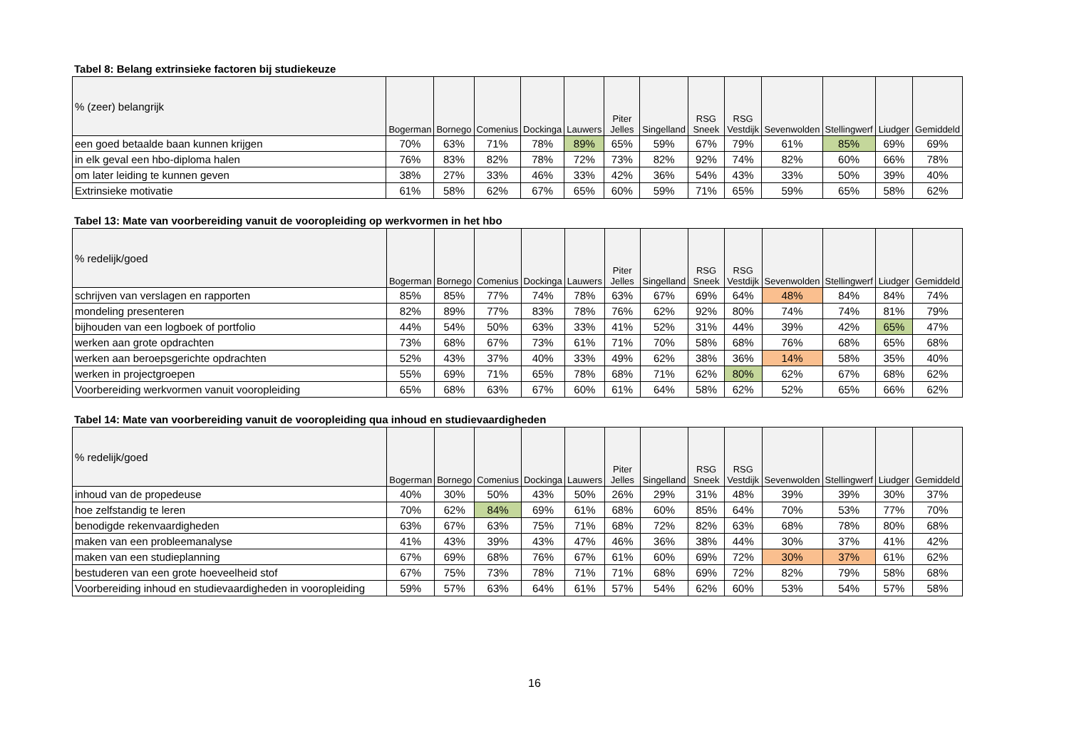Tabel 8: Belang extrinsieke factoren bij studiekeuze
| % (zeer) belangrijk | Bogerman | Bornego | Comenius | Dockinga | Lauwers | Piter Jelles | Singelland | RSG Sneek | RSG Vestdijk | Sevenwolden | Stellingwerf | Liudger | Gemiddeld |
| --- | --- | --- | --- | --- | --- | --- | --- | --- | --- | --- | --- | --- | --- |
| een goed betaalde baan kunnen krijgen | 70% | 63% | 71% | 78% | 89% | 65% | 59% | 67% | 79% | 61% | 85% | 69% | 69% |
| in elk geval een hbo-diploma halen | 76% | 83% | 82% | 78% | 72% | 73% | 82% | 92% | 74% | 82% | 60% | 66% | 78% |
| om later leiding te kunnen geven | 38% | 27% | 33% | 46% | 33% | 42% | 36% | 54% | 43% | 33% | 50% | 39% | 40% |
| Extrinsieke motivatie | 61% | 58% | 62% | 67% | 65% | 60% | 59% | 71% | 65% | 59% | 65% | 58% | 62% |
Tabel 13: Mate van voorbereiding vanuit de vooropleiding op werkvormen in het hbo
| % redelijk/goed | Bogerman | Bornego | Comenius | Dockinga | Lauwers | Piter Jelles | Singelland | RSG Sneek | RSG Vestdijk | Sevenwolden | Stellingwerf | Liudger | Gemiddeld |
| --- | --- | --- | --- | --- | --- | --- | --- | --- | --- | --- | --- | --- | --- |
| schrijven van verslagen en rapporten | 85% | 85% | 77% | 74% | 78% | 63% | 67% | 69% | 64% | 48% | 84% | 84% | 74% |
| mondeling presenteren | 82% | 89% | 77% | 83% | 78% | 76% | 62% | 92% | 80% | 74% | 74% | 81% | 79% |
| bijhouden van een logboek of portfolio | 44% | 54% | 50% | 63% | 33% | 41% | 52% | 31% | 44% | 39% | 42% | 65% | 47% |
| werken aan grote opdrachten | 73% | 68% | 67% | 73% | 61% | 71% | 70% | 58% | 68% | 76% | 68% | 65% | 68% |
| werken aan beroepsgerichte opdrachten | 52% | 43% | 37% | 40% | 33% | 49% | 62% | 38% | 36% | 14% | 58% | 35% | 40% |
| werken in projectgroepen | 55% | 69% | 71% | 65% | 78% | 68% | 71% | 62% | 80% | 62% | 67% | 68% | 62% |
| Voorbereiding werkvormen vanuit vooropleiding | 65% | 68% | 63% | 67% | 60% | 61% | 64% | 58% | 62% | 52% | 65% | 66% | 62% |
Tabel 14: Mate van voorbereiding vanuit de vooropleiding qua inhoud en studievaardigheden
| % redelijk/goed | Bogerman | Bornego | Comenius | Dockinga | Lauwers | Piter Jelles | Singelland | RSG Sneek | RSG Vestdijk | Sevenwolden | Stellingwerf | Liudger | Gemiddeld |
| --- | --- | --- | --- | --- | --- | --- | --- | --- | --- | --- | --- | --- | --- |
| inhoud van de propedeuse | 40% | 30% | 50% | 43% | 50% | 26% | 29% | 31% | 48% | 39% | 39% | 30% | 37% |
| hoe zelfstandig te leren | 70% | 62% | 84% | 69% | 61% | 68% | 60% | 85% | 64% | 70% | 53% | 77% | 70% |
| benodigde rekenvaardigheden | 63% | 67% | 63% | 75% | 71% | 68% | 72% | 82% | 63% | 68% | 78% | 80% | 68% |
| maken van een probleemanalyse | 41% | 43% | 39% | 43% | 47% | 46% | 36% | 38% | 44% | 30% | 37% | 41% | 42% |
| maken van een studieplanning | 67% | 69% | 68% | 76% | 67% | 61% | 60% | 69% | 72% | 30% | 37% | 61% | 62% |
| bestuderen van een grote hoeveelheid stof | 67% | 75% | 73% | 78% | 71% | 71% | 68% | 69% | 72% | 82% | 79% | 58% | 68% |
| Voorbereiding inhoud en studievaardigheden in vooropleiding | 59% | 57% | 63% | 64% | 61% | 57% | 54% | 62% | 60% | 53% | 54% | 57% | 58% |
16